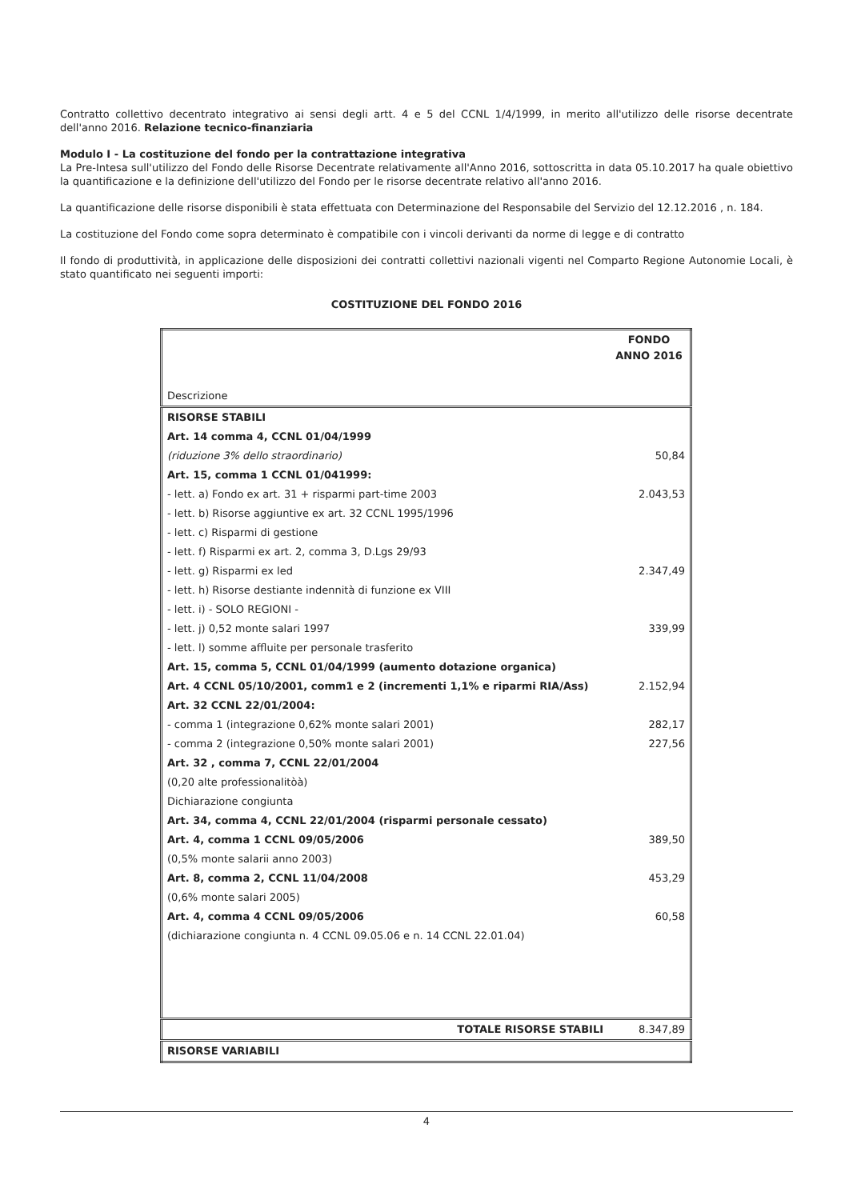Contratto collettivo decentrato integrativo ai sensi degli artt. 4 e 5 del CCNL 1/4/1999, in merito all'utilizzo delle risorse decentrate dell'anno 2016. Relazione tecnico-finanziaria
Modulo I - La costituzione del fondo per la contrattazione integrativa
La Pre-Intesa sull'utilizzo del Fondo delle Risorse Decentrate relativamente all'Anno 2016, sottoscritta in data 05.10.2017 ha quale obiettivo la quantificazione e la definizione dell'utilizzo del Fondo per le risorse decentrate relativo all'anno 2016.
La quantificazione delle risorse disponibili è stata effettuata con Determinazione del Responsabile del Servizio del 12.12.2016 , n. 184.
La costituzione del Fondo come sopra determinato è compatibile con i vincoli derivanti da norme di legge e di contratto
Il fondo di produttività, in applicazione delle disposizioni dei contratti collettivi nazionali vigenti nel Comparto Regione Autonomie Locali, è stato quantificato nei seguenti importi:
COSTITUZIONE DEL FONDO 2016
| Descrizione | FONDO ANNO 2016 |
| RISORSE STABILI | |
| Art. 14 comma 4, CCNL 01/04/1999 | |
| (riduzione 3% dello straordinario) | 50,84 |
| Art. 15, comma 1 CCNL 01/041999: | |
| - lett. a) Fondo ex art. 31 + risparmi part-time 2003 | 2.043,53 |
| - lett. b) Risorse aggiuntive ex art. 32 CCNL 1995/1996 | |
| - lett. c) Risparmi di gestione | |
| - lett. f) Risparmi ex art. 2, comma 3, D.Lgs 29/93 | |
| - lett. g) Risparmi ex led | 2.347,49 |
| - lett. h) Risorse destiante indennità di funzione ex VIII | |
| - lett. i) - SOLO REGIONI - | |
| - lett. j) 0,52 monte salari 1997 | 339,99 |
| - lett. l) somme affluite per personale trasferito | |
| Art. 15, comma 5, CCNL 01/04/1999 (aumento dotazione organica) | |
| Art. 4 CCNL 05/10/2001, comm1 e 2 (incrementi 1,1% e riparmi RIA/Ass) | 2.152,94 |
| Art. 32 CCNL 22/01/2004: | |
| - comma 1 (integrazione 0,62% monte salari 2001) | 282,17 |
| - comma 2 (integrazione 0,50% monte salari 2001) | 227,56 |
| Art. 32 , comma 7, CCNL 22/01/2004 | |
| (0,20 alte professionalitòà) | |
| Dichiarazione congiunta | |
| Art. 34, comma 4, CCNL 22/01/2004 (risparmi personale cessato) | |
| Art. 4, comma 1 CCNL 09/05/2006 | 389,50 |
| (0,5% monte salarii anno 2003) | |
| Art. 8, comma 2, CCNL 11/04/2008 | 453,29 |
| (0,6% monte salari 2005) | |
| Art. 4, comma 4 CCNL 09/05/2006 | 60,58 |
| (dichiarazione congiunta n. 4 CCNL 09.05.06 e n. 14 CCNL 22.01.04) | |
| TOTALE RISORSE STABILI | 8.347,89 |
| RISORSE VARIABILI | |
4